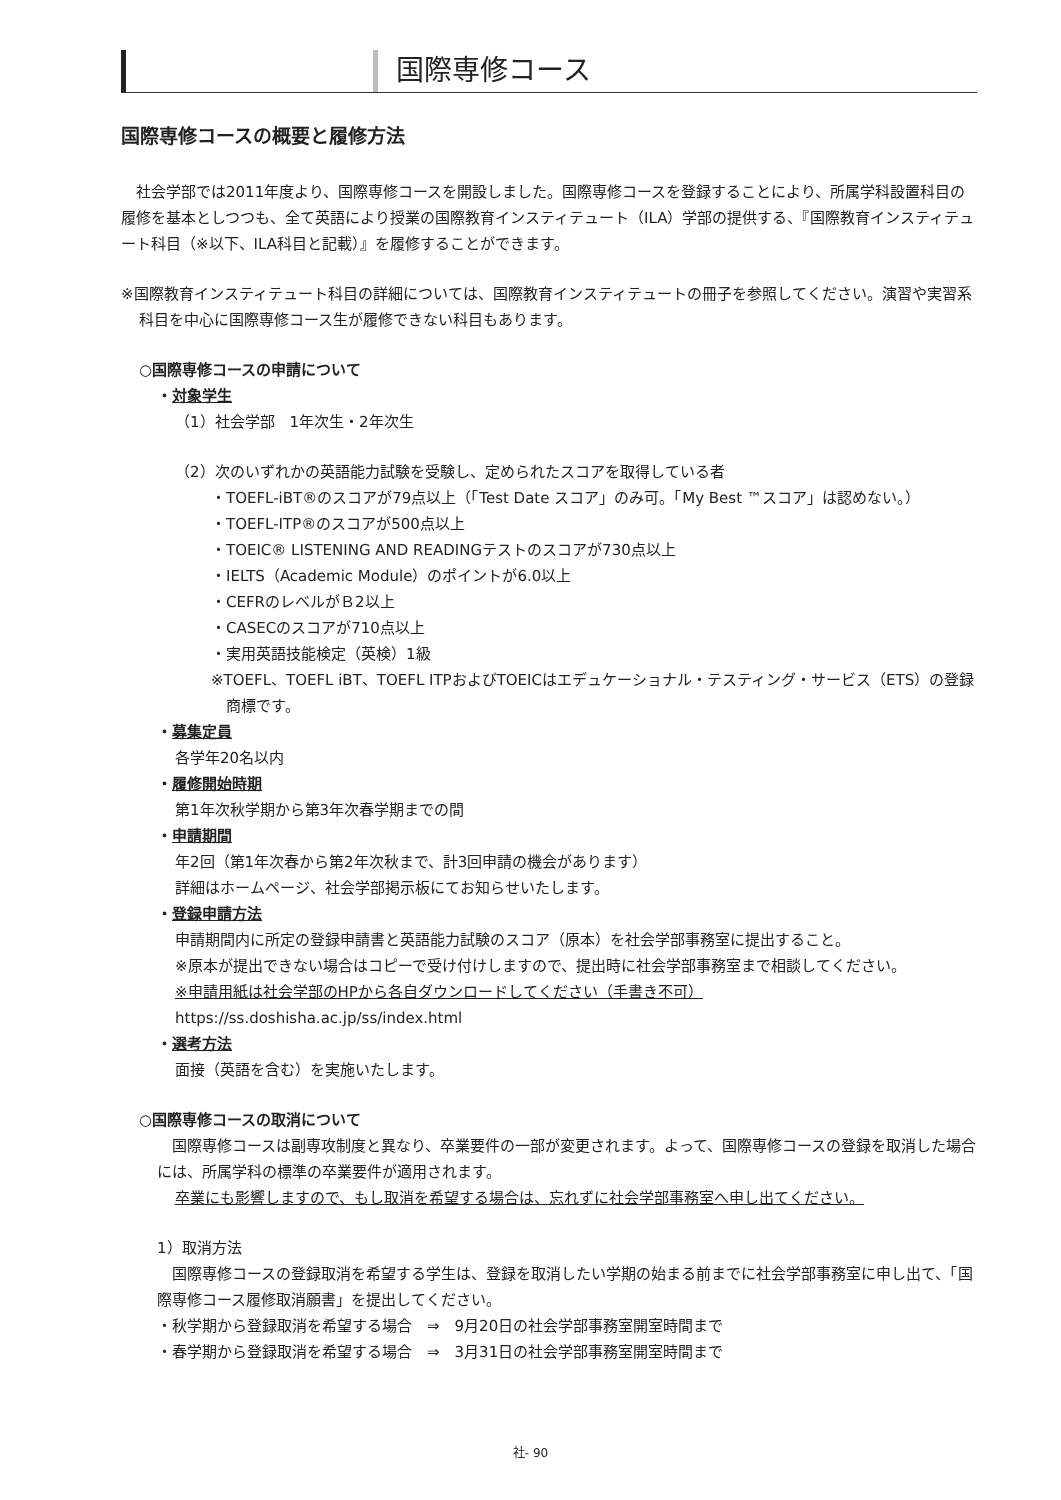国際専修コース
国際専修コースの概要と履修方法
社会学部では2011年度より、国際専修コースを開設しました。国際専修コースを登録することにより、所属学科設置科目の履修を基本としつつも、全て英語により授業の国際教育インスティテュート（ILA）学部の提供する、『国際教育インスティテュート科目（※以下、ILA科目と記載）』を履修することができます。
※国際教育インスティテュート科目の詳細については、国際教育インスティテュートの冊子を参照してください。演習や実習系科目を中心に国際専修コース生が履修できない科目もあります。
○国際専修コースの申請について
・対象学生
（1）社会学部　1年次生・2年次生
（2）次のいずれかの英語能力試験を受験し、定められたスコアを取得している者
・TOEFL-iBT®のスコアが79点以上（「Test Date スコア」のみ可。「My Best ™スコア」は認めない。）
・TOEFL-ITP®のスコアが500点以上
・TOEIC® LISTENING AND READINGテストのスコアが730点以上
・IELTS（Academic Module）のポイントが6.0以上
・CEFRのレベルがＢ2以上
・CASECのスコアが710点以上
・実用英語技能検定（英検）1級
※TOEFL、TOEFL iBT、TOEFL ITPおよびTOEICはエデュケーショナル・テスティング・サービス（ETS）の登録商標です。
・募集定員
各学年20名以内
・履修開始時期
第1年次秋学期から第3年次春学期までの間
・申請期間
年2回（第1年次春から第2年次秋まで、計3回申請の機会があります）
詳細はホームページ、社会学部掲示板にてお知らせいたします。
・登録申請方法
申請期間内に所定の登録申請書と英語能力試験のスコア（原本）を社会学部事務室に提出すること。
※原本が提出できない場合はコピーで受け付けしますので、提出時に社会学部事務室まで相談してください。
※申請用紙は社会学部のHPから各自ダウンロードしてください（手書き不可）
https://ss.doshisha.ac.jp/ss/index.html
・選考方法
面接（英語を含む）を実施いたします。
○国際専修コースの取消について
国際専修コースは副専攻制度と異なり、卒業要件の一部が変更されます。よって、国際専修コースの登録を取消した場合には、所属学科の標準の卒業要件が適用されます。
卒業にも影響しますので、もし取消を希望する場合は、忘れずに社会学部事務室へ申し出てください。
1）取消方法
国際専修コースの登録取消を希望する学生は、登録を取消したい学期の始まる前までに社会学部事務室に申し出て、「国際専修コース履修取消願書」を提出してください。
・秋学期から登録取消を希望する場合　⇒　9月20日の社会学部事務室開室時間まで
・春学期から登録取消を希望する場合　⇒　3月31日の社会学部事務室開室時間まで
社- 90